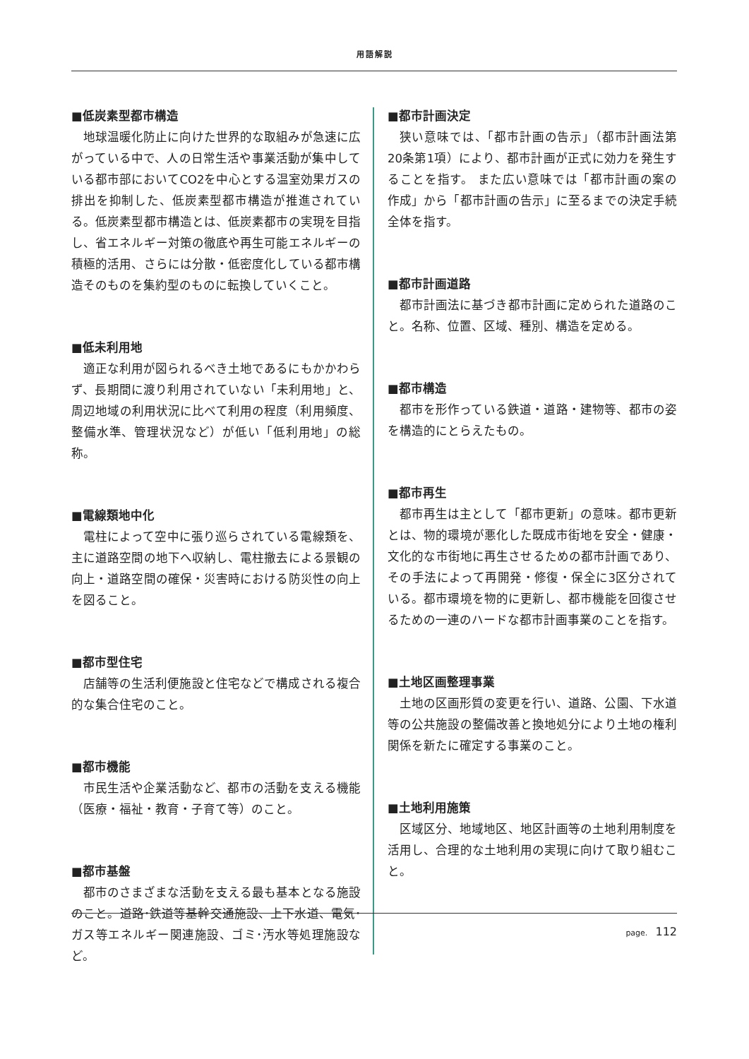用語解説
■低炭素型都市構造
地球温暖化防止に向けた世界的な取組みが急速に広がっている中で、人の日常生活や事業活動が集中している都市部においてCO2を中心とする温室効果ガスの排出を抑制した、低炭素型都市構造が推進されている。低炭素型都市構造とは、低炭素都市の実現を目指し、省エネルギー対策の徹底や再生可能エネルギーの積極的活用、さらには分散・低密度化している都市構造そのものを集約型のものに転換していくこと。
■低未利用地
適正な利用が図られるべき土地であるにもかかわらず、長期間に渡り利用されていない「未利用地」と、周辺地域の利用状況に比べて利用の程度（利用頻度、整備水準、管理状況など）が低い「低利用地」の総称。
■電線類地中化
電柱によって空中に張り巡らされている電線類を、主に道路空間の地下へ収納し、電柱撤去による景観の向上・道路空間の確保・災害時における防災性の向上を図ること。
■都市型住宅
店舗等の生活利便施設と住宅などで構成される複合的な集合住宅のこと。
■都市機能
市民生活や企業活動など、都市の活動を支える機能（医療・福祉・教育・子育て等）のこと。
■都市基盤
都市のさまざまな活動を支える最も基本となる施設のこと。道路･鉄道等基幹交通施設、上下水道、電気･ガス等エネルギー関連施設、ゴミ･汚水等処理施設など。
■都市計画決定
狭い意味では、「都市計画の告示」（都市計画法第20条第1項）により、都市計画が正式に効力を発生することを指す。 また広い意味では「都市計画の案の作成」から「都市計画の告示」に至るまでの決定手続全体を指す。
■都市計画道路
都市計画法に基づき都市計画に定められた道路のこと。名称、位置、区域、種別、構造を定める。
■都市構造
都市を形作っている鉄道・道路・建物等、都市の姿を構造的にとらえたもの。
■都市再生
都市再生は主として「都市更新」の意味。都市更新とは、物的環境が悪化した既成市街地を安全・健康・文化的な市街地に再生させるための都市計画であり、その手法によって再開発・修復・保全に3区分されている。都市環境を物的に更新し、都市機能を回復させるための一連のハードな都市計画事業のことを指す。
■土地区画整理事業
土地の区画形質の変更を行い、道路、公園、下水道等の公共施設の整備改善と換地処分により土地の権利関係を新たに確定する事業のこと。
■土地利用施策
区域区分、地域地区、地区計画等の土地利用制度を活用し、合理的な土地利用の実現に向けて取り組むこと。
page. 112